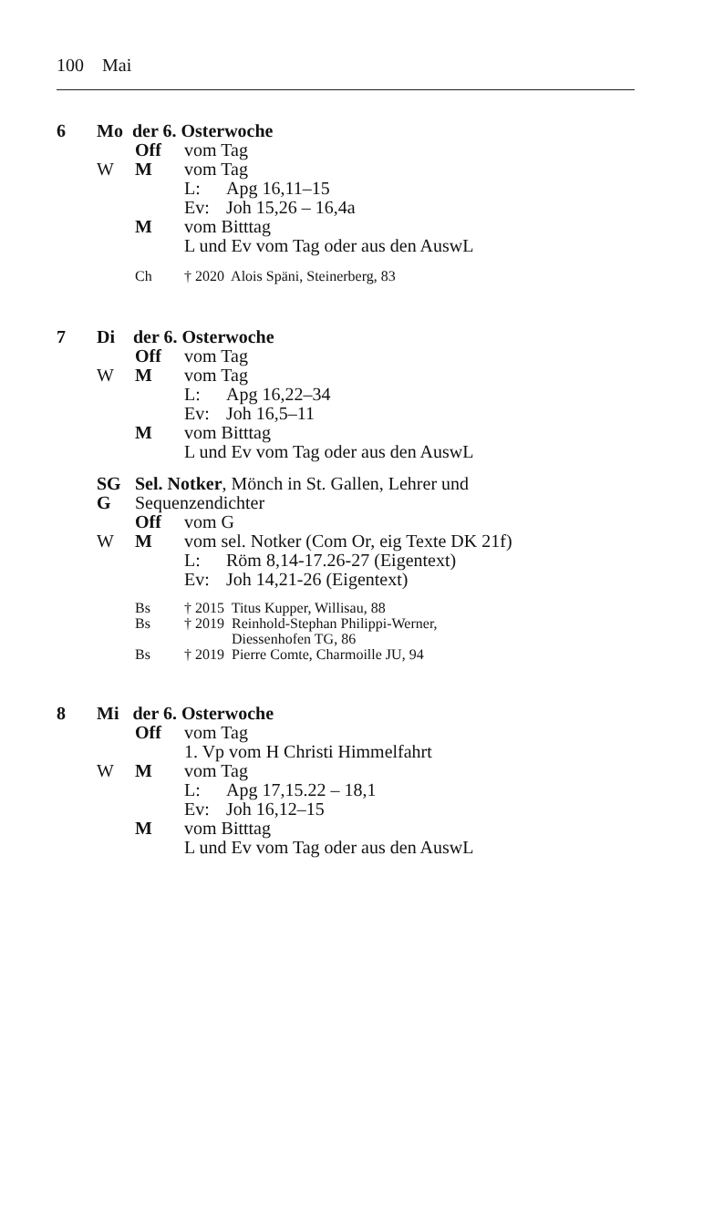100 Mai
6 Mo der 6. Osterwoche
Off vom Tag
W M vom Tag
L: Apg 16,11–15
Ev: Joh 15,26 – 16,4a
M vom Bitttag
L und Ev vom Tag oder aus den AuswL
Ch † 2020 Alois Späni, Steinerberg, 83
7 Di der 6. Osterwoche
Off vom Tag
W M vom Tag
L: Apg 16,22–34
Ev: Joh 16,5–11
M vom Bitttag
L und Ev vom Tag oder aus den AuswL
SG Sel. Notker, Mönch in St. Gallen, Lehrer und
G Sequenzendichter
Off vom G
W M vom sel. Notker (Com Or, eig Texte DK 21f)
L: Röm 8,14-17.26-27 (Eigentext)
Ev: Joh 14,21-26 (Eigentext)
Bs † 2015 Titus Kupper, Willisau, 88
Bs † 2019 Reinhold-Stephan Philippi-Werner,
Diessenhofen TG, 86
Bs † 2019 Pierre Comte, Charmoille JU, 94
8 Mi der 6. Osterwoche
Off vom Tag
1. Vp vom H Christi Himmelfahrt
W M vom Tag
L: Apg 17,15.22 – 18,1
Ev: Joh 16,12–15
M vom Bitttag
L und Ev vom Tag oder aus den AuswL